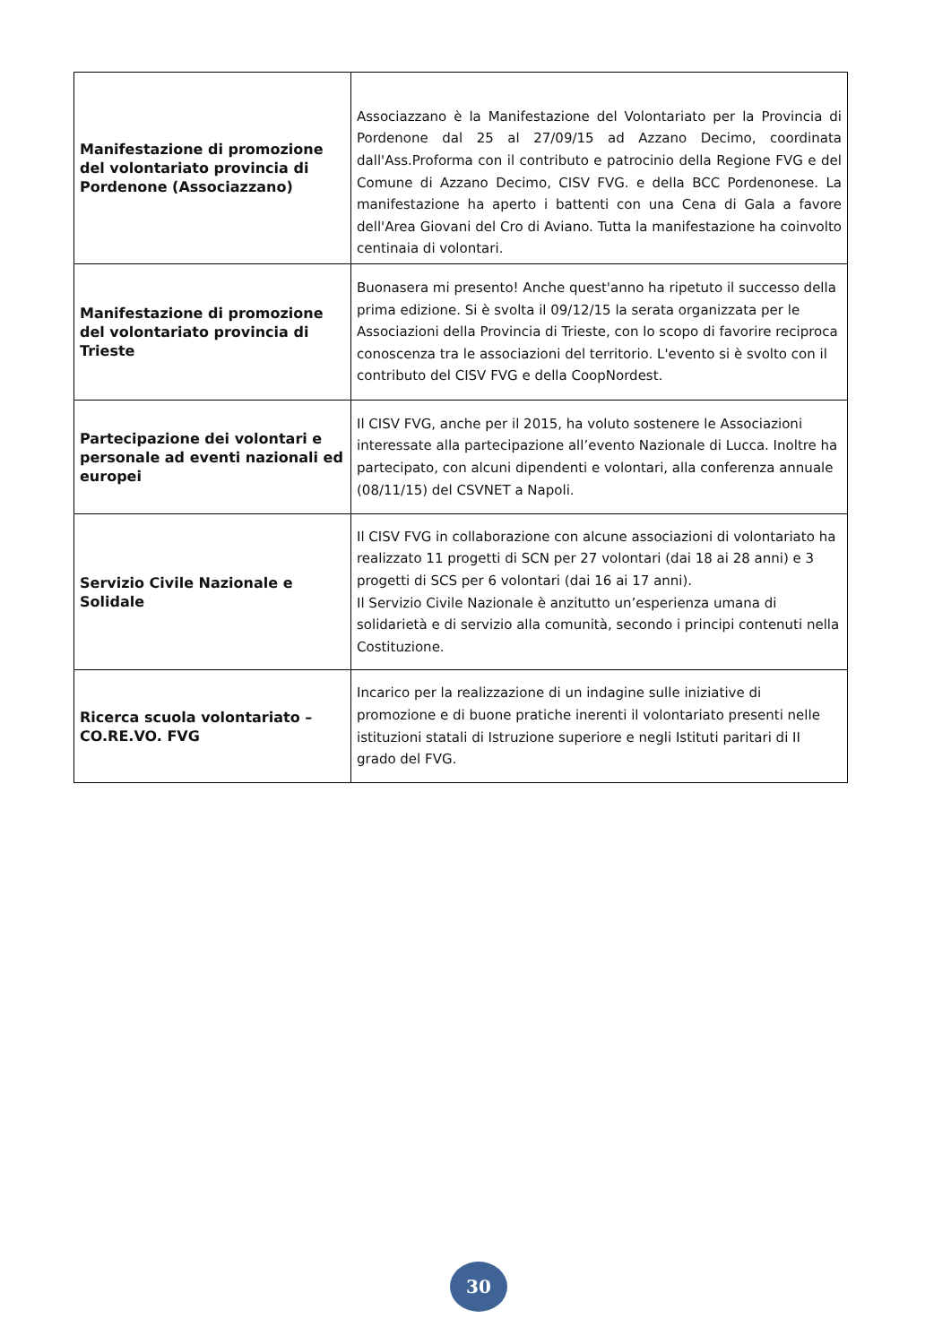| Manifestazione di promozione del volontariato provincia di Pordenone (Associazzano) | Associazzano è la Manifestazione del Volontariato per la Provincia di Pordenone dal 25 al 27/09/15 ad Azzano Decimo, coordinata dall'Ass.Proforma con il contributo e patrocinio della Regione FVG e del Comune di Azzano Decimo, CISV FVG. e della BCC Pordenonese. La manifestazione ha aperto i battenti con una Cena di Gala a favore dell'Area Giovani del Cro di Aviano. Tutta la manifestazione ha coinvolto centinaia di volontari. |
| Manifestazione di promozione del volontariato provincia di Trieste | Buonasera mi presento! Anche quest'anno ha ripetuto il successo della prima edizione. Si è svolta il 09/12/15 la serata organizzata per le Associazioni della Provincia di Trieste, con lo scopo di favorire reciproca conoscenza tra le associazioni del territorio. L'evento si è svolto con il contributo del CISV FVG e della CoopNordest. |
| Partecipazione dei volontari e personale ad eventi nazionali ed europei | Il CISV FVG, anche per il 2015, ha voluto sostenere le Associazioni interessate alla partecipazione all’evento Nazionale di Lucca. Inoltre ha partecipato, con alcuni dipendenti e volontari, alla conferenza annuale (08/11/15) del CSVNET a Napoli. |
| Servizio Civile Nazionale e Solidale | Il CISV FVG in collaborazione con alcune associazioni di volontariato ha realizzato 11 progetti di SCN per 27 volontari (dai 18 ai 28 anni) e 3 progetti di SCS per 6 volontari (dai 16 ai 17 anni). Il Servizio Civile Nazionale è anzitutto un’esperienza umana di solidarietà e di servizio alla comunità, secondo i principi contenuti nella Costituzione. |
| Ricerca scuola volontariato – CO.RE.VO. FVG | Incarico per la realizzazione di un indagine sulle iniziative di promozione e di buone pratiche inerenti il volontariato presenti nelle istituzioni statali di Istruzione superiore e negli Istituti paritari di II grado del FVG. |
30